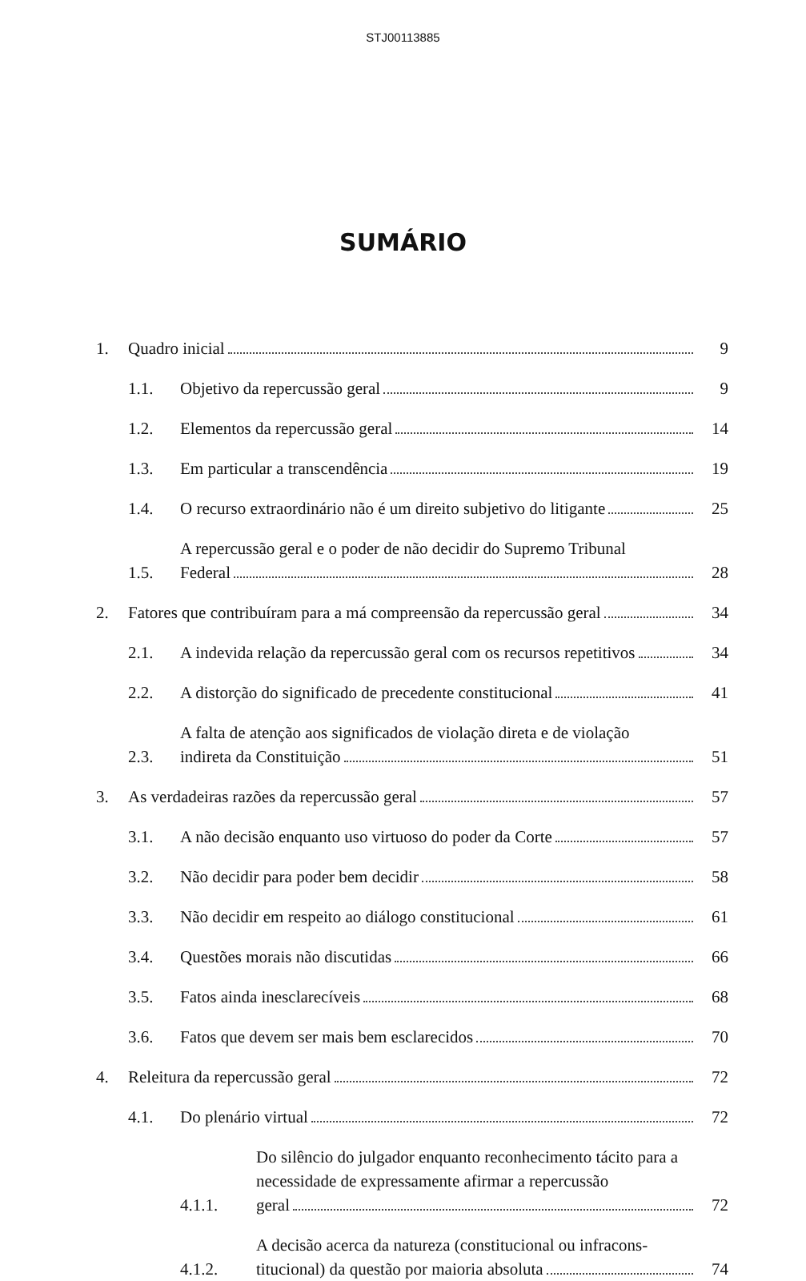STJ00113885
SUMÁRIO
1.
Quadro inicial
9
1.1.
Objetivo da repercussão geral
9
1.2.
Elementos da repercussão geral
14
1.3.
Em particular a transcendência
19
1.4.
O recurso extraordinário não é um direito subjetivo do litigante
25
1.5.
A repercussão geral e o poder de não decidir do Supremo Tribunal
Federal
28
2.
Fatores que contribuíram para a má compreensão da repercussão geral
34
2.1.
A indevida relação da repercussão geral com os recursos repetitivos
34
2.2.
A distorção do significado de precedente constitucional
41
2.3.
A falta de atenção aos significados de violação direta e de violação
indireta da Constituição
51
3.
As verdadeiras razões da repercussão geral
57
3.1.
A não decisão enquanto uso virtuoso do poder da Corte
57
3.2.
Não decidir para poder bem decidir
58
3.3.
Não decidir em respeito ao diálogo constitucional
61
3.4.
Questões morais não discutidas
66
3.5.
Fatos ainda inesclarecíveis
68
3.6.
Fatos que devem ser mais bem esclarecidos
70
4.
Releitura da repercussão geral
72
4.1.
Do plenário virtual
72
4.1.1.
Do silêncio do julgador enquanto reconhecimento tácito para a necessidade de expressamente afirmar a repercussão
geral
72
4.1.2.
A decisão acerca da natureza (constitucional ou infracons-
titucional) da questão por maioria absoluta
74